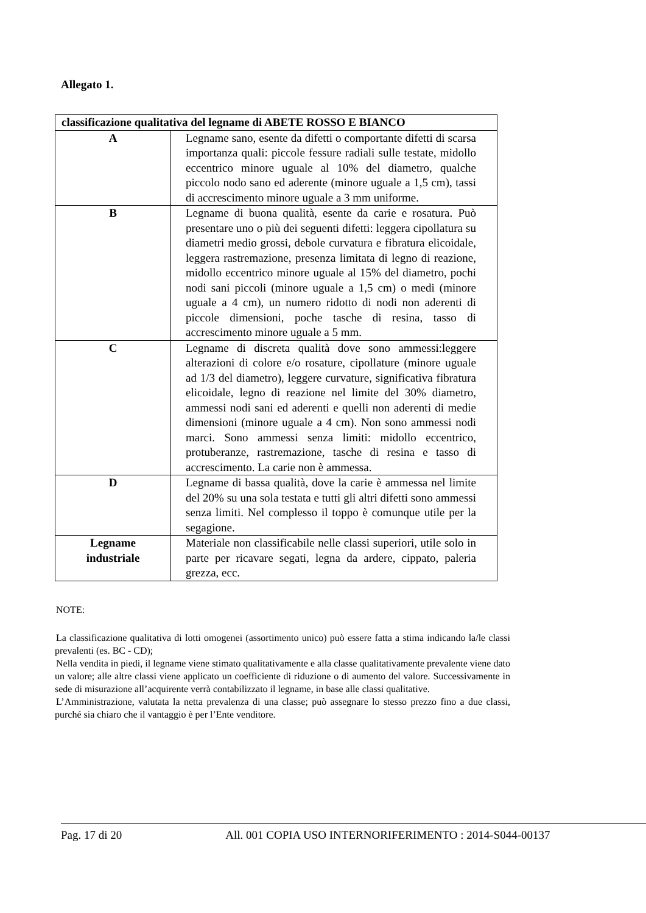Allegato 1.
| classificazione qualitativa del legname di ABETE ROSSO E BIANCO | |
| --- | --- |
| A | Legname sano, esente da difetti o comportante difetti di scarsa importanza quali: piccole fessure radiali sulle testate, midollo eccentrico minore uguale al 10% del diametro, qualche piccolo nodo sano ed aderente (minore uguale a 1,5 cm), tassi di accrescimento minore uguale a 3 mm uniforme. |
| B | Legname di buona qualità, esente da carie e rosatura. Può presentare uno o più dei seguenti difetti: leggera cipollatura su diametri medio grossi, debole curvatura e fibratura elicoidale, leggera rastremazione, presenza limitata di legno di reazione, midollo eccentrico minore uguale al 15% del diametro, pochi nodi sani piccoli (minore uguale a 1,5 cm) o medi (minore uguale a 4 cm), un numero ridotto di nodi non aderenti di piccole dimensioni, poche tasche di resina, tasso di accrescimento minore uguale a 5 mm. |
| C | Legname di discreta qualità dove sono ammessi:leggere alterazioni di colore e/o rosature, cipollature (minore uguale ad 1/3 del diametro), leggere curvature, significativa fibratura elicoidale, legno di reazione nel limite del 30% diametro, ammessi nodi sani ed aderenti e quelli non aderenti di medie dimensioni (minore uguale a 4 cm). Non sono ammessi nodi marci. Sono ammessi senza limiti: midollo eccentrico, protuberanze, rastremazione, tasche di resina e tasso di accrescimento. La carie non è ammessa. |
| D | Legname di bassa qualità, dove la carie è ammessa nel limite del 20% su una sola testata e tutti gli altri difetti sono ammessi senza limiti. Nel complesso il toppo è comunque utile per la segagione. |
| Legname industriale | Materiale non classificabile nelle classi superiori, utile solo in parte per ricavare segati, legna da ardere, cippato, paleria grezza, ecc. |
NOTE:
La classificazione qualitativa di lotti omogenei (assortimento unico) può essere fatta a stima indicando la/le classi prevalenti (es. BC - CD);
Nella vendita in piedi, il legname viene stimato qualitativamente e alla classe qualitativamente prevalente viene dato un valore; alle altre classi viene applicato un coefficiente di riduzione o di aumento del valore. Successivamente in sede di misurazione all’acquirente verrà contabilizzato il legname, in base alle classi qualitative.
L’Amministrazione, valutata la netta prevalenza di una classe; può assegnare lo stesso prezzo fino a due classi, purché sia chiaro che il vantaggio è per l’Ente venditore.
Pag. 17 di 20 All. 001 COPIA USO INTERNORIFERIMENTO : 2014-S044-00137